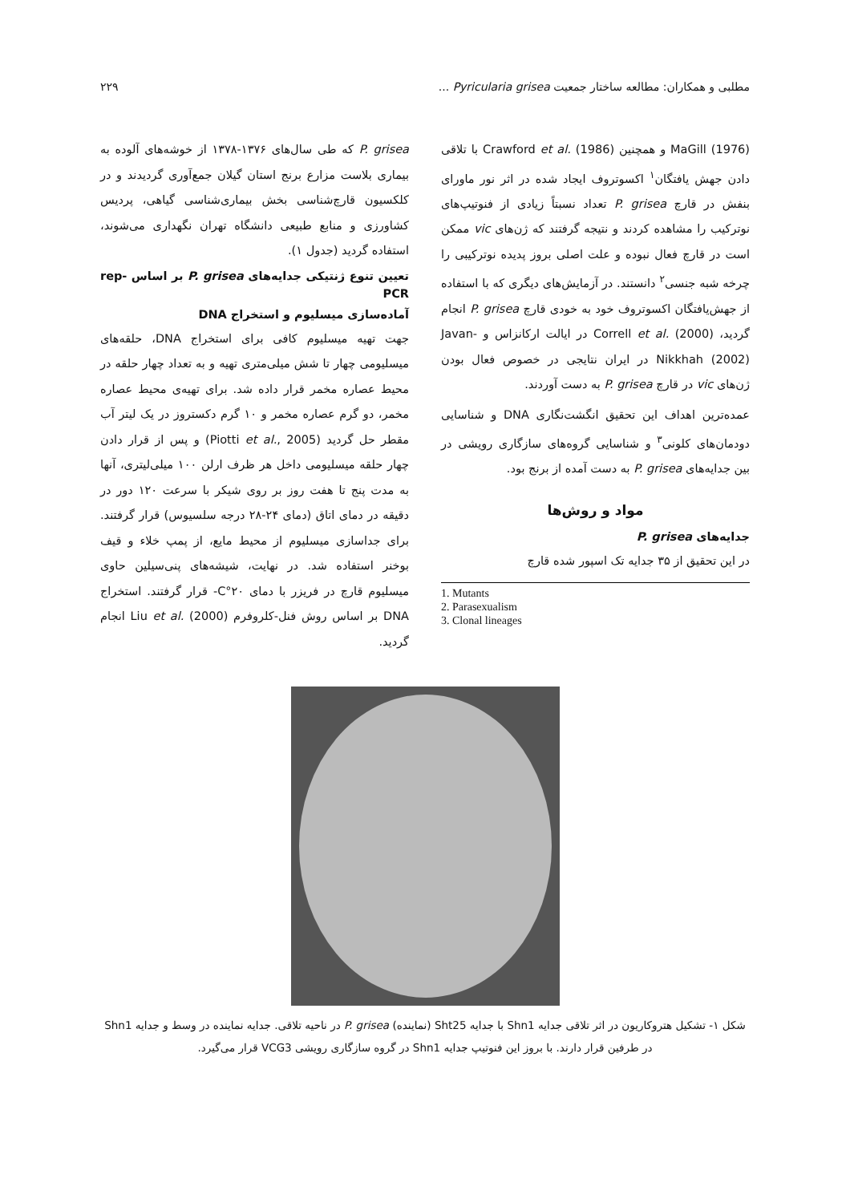مطلبی و همکاران: مطالعه ساختار جمعیت Pyricularia grisea ... ۲۲۹
MaGill (1976) و همچنین Crawford et al. (1986) با تلاقی دادن جهش یافتگان<sup>۱</sup> اکسوتروف ایجاد شده در اثر نور ماورای بنفش در قارچ P. grisea تعداد نسبتاً زیادی از فنوتیپ‌های نوترکیب را مشاهده کردند و نتیجه گرفتند که ژن‌های vic ممکن است در قارچ فعال نبوده و علت اصلی بروز پدیده نوترکیبی را چرخه شبه جنسی<sup>۲</sup> دانستند. در آزمایش‌های دیگری که با استفاده از جهش‌یافتگان اکسوتروف خود به خودی قارچ P. grisea انجام گردید، Correll et al. (2000) در ایالت ارکانزاس و Javan-Nikkhah (2002) در ایران نتایجی در خصوص فعال بودن ژن‌های vic در قارچ P. grisea به دست آوردند.
عمده‌ترین اهداف این تحقیق انگشت‌نگاری DNA و شناسایی دودمان‌های کلونی<sup>۳</sup> و شناسایی گروه‌های سازگاری رویشی در بین جدایه‌های P. grisea به دست آمده از برنج بود.
مواد و روش‌ها
جدایه‌های P. grisea
در این تحقیق از ۳۵ جدایه تک اسپور شده قارچ
1. Mutants
2. Parasexualism
3. Clonal lineages
P. grisea که طی سال‌های ۱۳۷۶-۱۳۷۸ از خوشه‌های آلوده به بیماری بلاست مزارع برنج استان گیلان جمع‌آوری گردیدند و در کلکسیون قارچ‌شناسی بخش بیماری‌شناسی گیاهی، پردیس کشاورزی و منابع طبیعی دانشگاه تهران نگهداری می‌شوند، استفاده گردید (جدول ۱).
تعیین تنوع ژنتیکی جدایه‌های P. grisea بر اساس rep-PCR
آماده‌سازی میسلیوم و استخراج DNA
جهت تهیه میسلیوم کافی برای استخراج DNA، حلقه‌های میسلیومی چهار تا شش میلی‌متری تهیه و به تعداد چهار حلقه در محیط عصاره مخمر قرار داده شد. برای تهیه‌ی محیط عصاره مخمر، دو گرم عصاره مخمر و ۱۰ گرم دکستروز در یک لیتر آب مقطر حل گردید (Piotti et al., 2005) و پس از قرار دادن چهار حلقه میسلیومی داخل هر ظرف ارلن ۱۰۰ میلی‌لیتری، آنها به مدت پنج تا هفت روز بر روی شیکر با سرعت ۱۲۰ دور در دقیقه در دمای اتاق (دمای ۲۴-۲۸ درجه سلسیوس) قرار گرفتند. برای جداسازی میسلیوم از محیط مایع، از پمپ خلاء و قیف بوخنر استفاده شد. در نهایت، شیشه‌های پنی‌سیلین حاوی میسلیوم قارچ در فریزر با دمای ۲۰°C- قرار گرفتند. استخراج DNA بر اساس روش فنل-کلروفرم Liu et al. (2000) انجام گردید.
شکل ۱- تشکیل هتروکاریون در اثر تلاقی جدایه Shn1 با جدایه Sht25 (نماینده) P. grisea در ناحیه تلاقی. جدایه نماینده در وسط و جدایه Shn1 در طرفین قرار دارند. با بروز این فنوتیپ جدایه Shn1 در گروه سازگاری رویشی VCG3 قرار می‌گیرد.